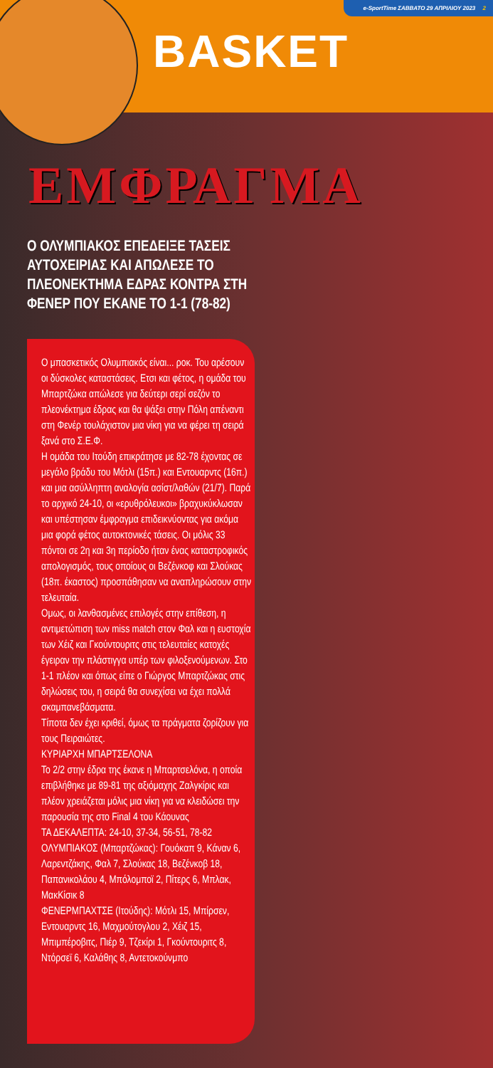e-SportTime ΣΑΒΒΑΤΟ 29 ΑΠΡΙΛΙΟΥ 2023 2
BASKET
ΕΜΦΡΑΓΜΑ
Ο ΟΛΥΜΠΙΑΚΟΣ ΕΠΕΔΕΙΞΕ ΤΑΣΕΙΣ ΑΥΤΟΧΕΙΡΙΑΣ ΚΑΙ ΑΠΩΛΕΣΕ ΤΟ ΠΛΕΟΝΕΚΤΗΜΑ ΕΔΡΑΣ ΚΟΝΤΡΑ ΣΤΗ ΦΕΝΕΡ ΠΟΥ ΕΚΑΝΕ ΤΟ 1-1 (78-82)
Ο μπασκετικός Ολυμπιακός είναι... ροκ. Του αρέσουν οι δύσκολες καταστάσεις. Ετσι και φέτος, η ομάδα του Μπαρτζώκα απώλεσε για δεύτερι σερί σεζόν το πλεονέκτημα έδρας και θα ψάξει στην Πόλη απέναντι στη Φενέρ τουλάχιστον μια νίκη για να φέρει τη σειρά ξανά στο Σ.Ε.Φ.
Η ομάδα του Ιτούδη επικράτησε με 82-78 έχοντας σε μεγάλο βράδυ του Μότλι (15π.) και Εντουαρντς (16π.) και μια ασύλληπτη αναλογία ασίστ/λαθών (21/7). Παρά το αρχικό 24-10, οι «ερυθρόλευκοι» βραχυκύκλωσαν και υπέστησαν έμφραγμα επιδεικνύοντας για ακόμα μια φορά φέτος αυτοκτονικές τάσεις. Οι μόλις 33 πόντοι σε 2η και 3η περίοδο ήταν ένας καταστροφικός απολογισμός, τους οποίους οι Βεζένκοφ και Σλούκας (18π. έκαστος) προσπάθησαν να αναπληρώσουν στην τελευταία.
Ομως, οι λανθασμένες επιλογές στην επίθεση, η αντιμετώπιση των miss match στον Φαλ και η ευστοχία των Χέιζ και Γκούντουριτς στις τελευταίες κατοχές έγειραν την πλάστιγγα υπέρ των φιλοξενούμενων. Στο 1-1 πλέον και όπως είπε ο Γιώργος Μπαρτζώκας στις δηλώσεις του, η σειρά θα συνεχίσει να έχει πολλά σκαμπανεβάσματα.
Τίποτα δεν έχει κριθεί, όμως τα πράγματα ζορίζουν για τους Πειραιώτες.
ΚΥΡΙΑΡΧΗ ΜΠΑΡΤΣΕΛΟΝΑ
Το 2/2 στην έδρα της έκανε η Μπαρτσελόνα, η οποία επιβλήθηκε με 89-81 της αξιόμαχης Ζαλγκίρις και πλέον χρειάζεται μόλις μια νίκη για να κλειδώσει την παρουσία της στο Final 4 του Κάουνας
ΤΑ ΔΕΚΑΛΕΠΤΑ: 24-10, 37-34, 56-51, 78-82
ΟΛΥΜΠΙΑΚΟΣ (Μπαρτζώκας): Γουόκαπ 9, Κάναν 6, Λαρεντζάκης, Φαλ 7, Σλούκας 18, Βεζένκοβ 18, Παπανικολάου 4, Μπόλομποϊ 2, Πίτερς 6, Μπλακ, ΜακΚίσικ 8
ΦΕΝΕΡΜΠΑΧΤΣΕ (Ιτούδης): Μότλι 15, Μπίρσεν, Εντουαρντς 16, Μαχμούτογλου 2, Χέιζ 15, Μπιμπέροβιτς, Πιέρ 9, Τζεκίρι 1, Γκούντουριτς 8, Ντόρσεϊ 6, Καλάθης 8, Αντετοκούνμπο